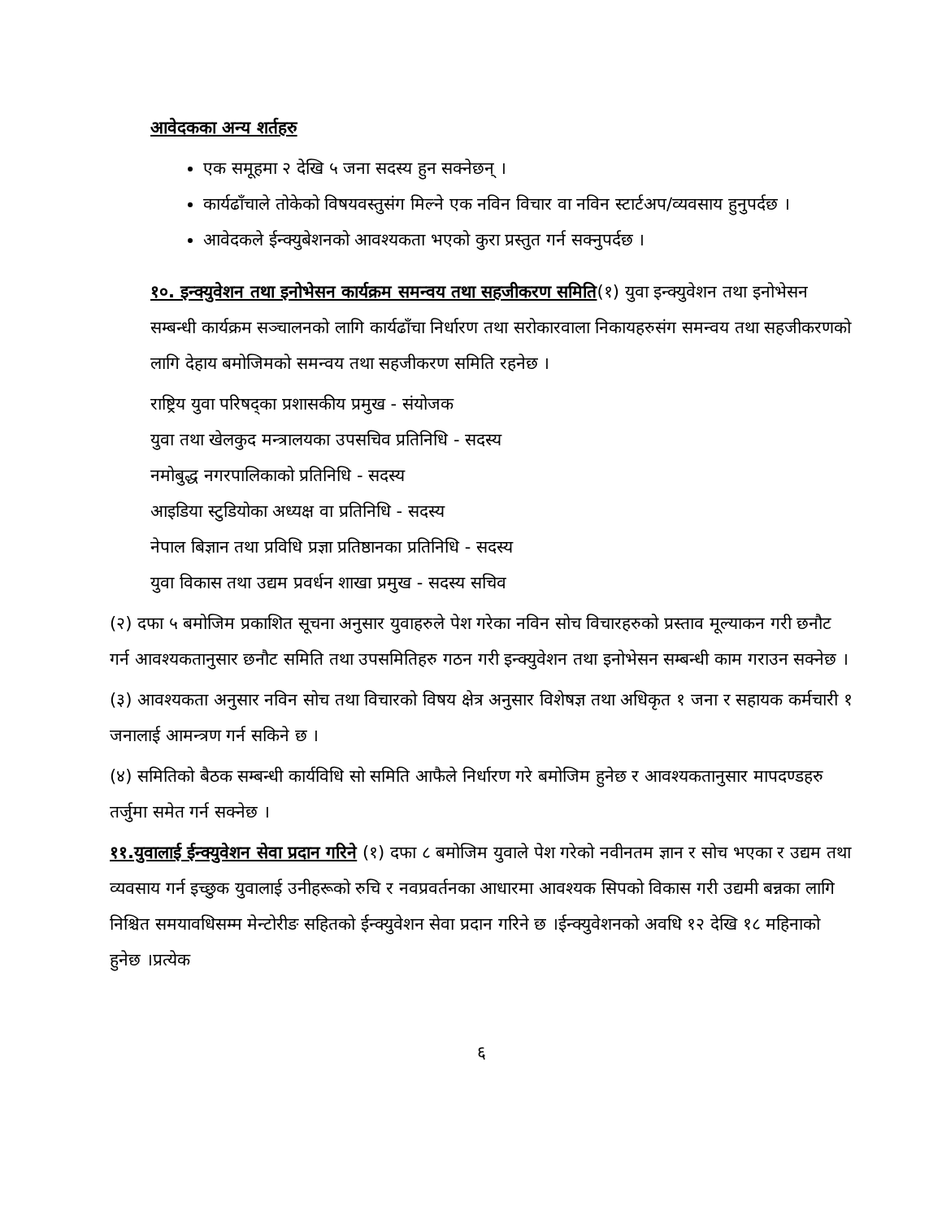आवेदकका अन्य शर्तहरु
एक समूहमा २ देखि ५ जना सदस्य हुन सक्नेछन् ।
कार्यढाँचाले तोकेको विषयवस्तुसंग मिल्ने एक नविन विचार वा नविन स्टार्टअप/व्यवसाय हुनुपर्दछ ।
आवेदकले ईन्क्युबेशनको आवश्यकता भएको कुरा प्रस्तुत गर्न सक्नुपर्दछ ।
१०. इन्क्युवेशन तथा इनोभेसन कार्यक्रम समन्वय तथा सहजीकरण समिति(१) युवा इन्क्युवेशन तथा इनोभेसन सम्बन्धी कार्यक्रम सञ्चालनको लागि कार्यढाँचा निर्धारण तथा सरोकारवाला निकायहरुसंग समन्वय तथा सहजीकरणको लागि देहाय बमोजिमको समन्वय तथा सहजीकरण समिति रहनेछ ।
राष्ट्रिय युवा परिषद्का प्रशासकीय प्रमुख - संयोजक
युवा तथा खेलकुद मन्त्रालयका उपसचिव प्रतिनिधि - सदस्य
नमोबुद्ध नगरपालिकाको प्रतिनिधि - सदस्य
आइडिया स्टुडियोका अध्यक्ष वा प्रतिनिधि - सदस्य
नेपाल बिज्ञान तथा प्रविधि प्रज्ञा प्रतिष्ठानका प्रतिनिधि - सदस्य
युवा विकास तथा उद्यम प्रवर्धन शाखा प्रमुख - सदस्य सचिव
(२) दफा ५ बमोजिम प्रकाशित सूचना अनुसार युवाहरुले पेश गरेका नविन सोच विचारहरुको प्रस्ताव मूल्याकन गरी छनौट गर्न आवश्यकतानुसार छनौट समिति तथा उपसमितिहरु गठन गरी इन्क्युवेशन तथा इनोभेसन सम्बन्धी काम गराउन सक्नेछ ।
(३) आवश्यकता अनुसार नविन सोच तथा विचारको विषय क्षेत्र अनुसार विशेषज्ञ तथा अधिकृत १ जना र सहायक कर्मचारी १ जनालाई आमन्त्रण गर्न सकिने छ ।
(४) समितिको बैठक सम्बन्धी कार्यविधि सो समिति आफैले निर्धारण गरे बमोजिम हुनेछ र आवश्यकतानुसार मापदण्डहरु तर्जुमा समेत गर्न सक्नेछ ।
११.युवालाई ईन्क्युवेशन सेवा प्रदान गरिने (१) दफा ८ बमोजिम युवाले पेश गरेको नवीनतम ज्ञान र सोच भएका र उद्यम तथा व्यवसाय गर्न इच्छुक युवालाई उनीहरूको रुचि र नवप्रवर्तनका आधारमा आवश्यक सिपको विकास गरी उद्यमी बन्नका लागि निश्चित समयावधिसम्म मेन्टोरीङ सहितको ईन्क्युवेशन सेवा प्रदान गरिने छ ।ईन्क्युवेशनको अवधि १२ देखि १८ महिनाको हुनेछ ।प्रत्येक
६